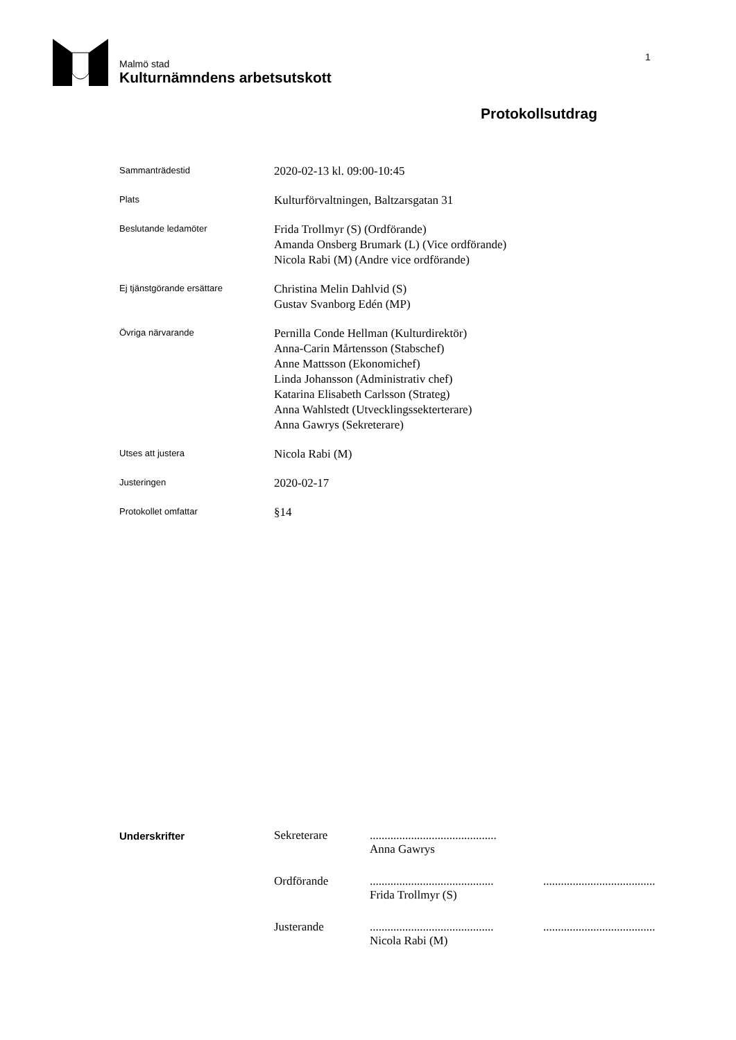Malmö stad
Kulturnämndens arbetsutskott
1
Protokollsutdrag
Sammanträdestid
2020-02-13 kl. 09:00-10:45
Plats
Kulturförvaltningen, Baltzarsgatan 31
Beslutande ledamöter
Frida Trollmyr (S) (Ordförande)
Amanda Onsberg Brumark (L) (Vice ordförande)
Nicola Rabi (M) (Andre vice ordförande)
Ej tjänstgörande ersättare
Christina Melin Dahlvid (S)
Gustav Svanborg Edén (MP)
Övriga närvarande
Pernilla Conde Hellman (Kulturdirektör)
Anna-Carin Mårtensson (Stabschef)
Anne Mattsson (Ekonomichef)
Linda Johansson (Administrativ chef)
Katarina Elisabeth Carlsson (Strateg)
Anna Wahlstedt (Utvecklingssekterterare)
Anna Gawrys (Sekreterare)
Utses att justera
Nicola Rabi (M)
Justeringen
2020-02-17
Protokollet omfattar
§14
Underskrifter Sekreterare ...........................................
Anna Gawrys
Ordförande ..........................................
Frida Trollmyr (S)
......................................
Justerande ..........................................
Nicola Rabi (M)
......................................